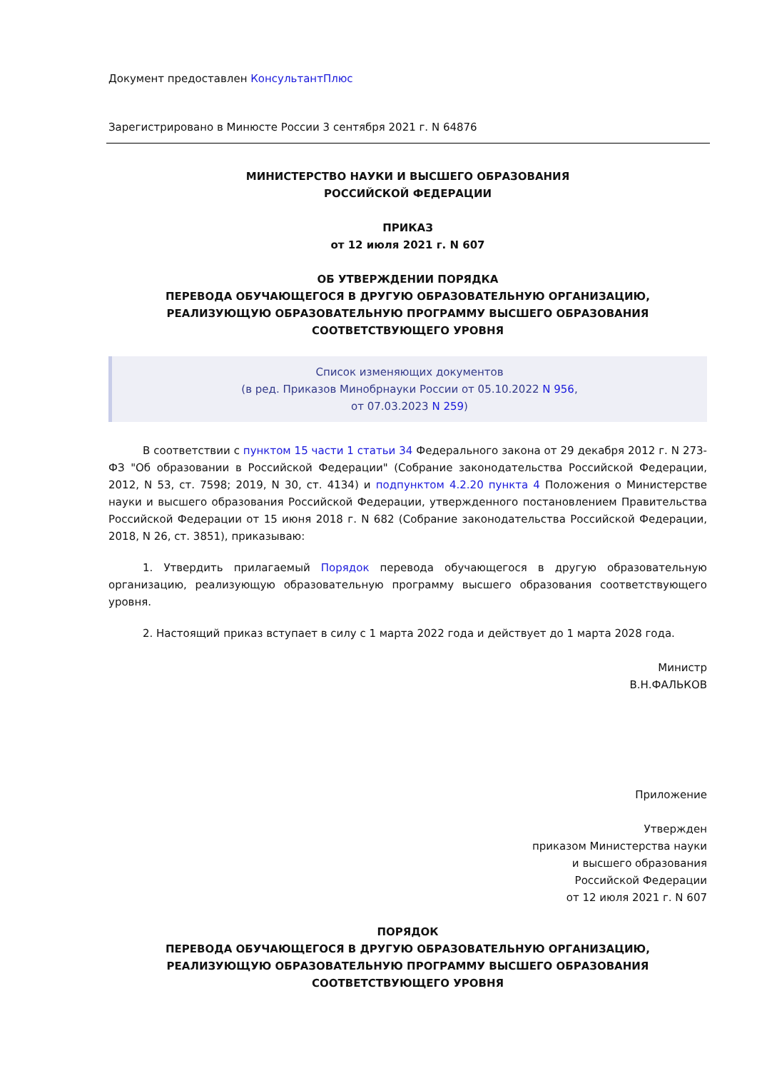Документ предоставлен КонсультантПлюс
Зарегистрировано в Минюсте России 3 сентября 2021 г. N 64876
МИНИСТЕРСТВО НАУКИ И ВЫСШЕГО ОБРАЗОВАНИЯ
РОССИЙСКОЙ ФЕДЕРАЦИИ
ПРИКАЗ
от 12 июля 2021 г. N 607
ОБ УТВЕРЖДЕНИИ ПОРЯДКА
ПЕРЕВОДА ОБУЧАЮЩЕГОСЯ В ДРУГУЮ ОБРАЗОВАТЕЛЬНУЮ ОРГАНИЗАЦИЮ,
РЕАЛИЗУЮЩУЮ ОБРАЗОВАТЕЛЬНУЮ ПРОГРАММУ ВЫСШЕГО ОБРАЗОВАНИЯ
СООТВЕТСТВУЮЩЕГО УРОВНЯ
Список изменяющих документов
(в ред. Приказов Минобрнауки России от 05.10.2022 N 956,
от 07.03.2023 N 259)
В соответствии с пунктом 15 части 1 статьи 34 Федерального закона от 29 декабря 2012 г. N 273-ФЗ "Об образовании в Российской Федерации" (Собрание законодательства Российской Федерации, 2012, N 53, ст. 7598; 2019, N 30, ст. 4134) и подпунктом 4.2.20 пункта 4 Положения о Министерстве науки и высшего образования Российской Федерации, утвержденного постановлением Правительства Российской Федерации от 15 июня 2018 г. N 682 (Собрание законодательства Российской Федерации, 2018, N 26, ст. 3851), приказываю:
1. Утвердить прилагаемый Порядок перевода обучающегося в другую образовательную организацию, реализующую образовательную программу высшего образования соответствующего уровня.
2. Настоящий приказ вступает в силу с 1 марта 2022 года и действует до 1 марта 2028 года.
Министр
В.Н.ФАЛЬКОВ
Приложение
Утвержден
приказом Министерства науки
и высшего образования
Российской Федерации
от 12 июля 2021 г. N 607
ПОРЯДОК
ПЕРЕВОДА ОБУЧАЮЩЕГОСЯ В ДРУГУЮ ОБРАЗОВАТЕЛЬНУЮ ОРГАНИЗАЦИЮ,
РЕАЛИЗУЮЩУЮ ОБРАЗОВАТЕЛЬНУЮ ПРОГРАММУ ВЫСШЕГО ОБРАЗОВАНИЯ
СООТВЕТСТВУЮЩЕГО УРОВНЯ